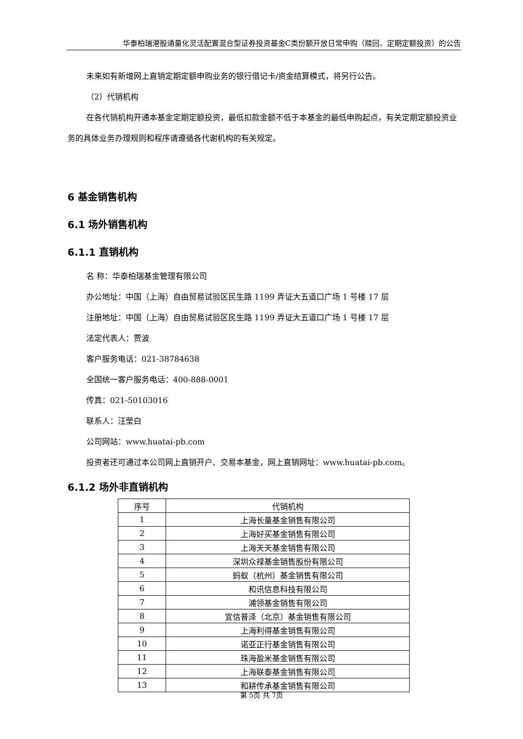华泰柏瑞港股通量化灵活配置混合型证券投资基金C类份额开放日常申购（赎回、定期定额投资）的公告
未来如有新增网上直销定期定额申购业务的银行借记卡/资金结算模式，将另行公告。
（2）代销机构
在各代销机构开通本基金定期定额投资，最低扣款金额不低于本基金的最低申购起点，有关定期定额投资业务的具体业务办理规则和程序请遵循各代谢机构的有关规定。
6 基金销售机构
6.1 场外销售机构
6.1.1 直销机构
名 称：华泰柏瑞基金管理有限公司
办公地址：中国（上海）自由贸易试验区民生路 1199 弄证大五道口广场 1 号楼 17 层
注册地址：中国（上海）自由贸易试验区民生路 1199 弄证大五道口广场 1 号楼 17 层
法定代表人：贾波
客户服务电话：021-38784638
全国统一客户服务电话：400-888-0001
传真：021-50103016
联系人：汪莹白
公司网站：www.huatai-pb.com
投资者还可通过本公司网上直销开户、交易本基金，网上直销网址：www.huatai-pb.com。
6.1.2 场外非直销机构
| 序号 | 代销机构 |
| --- | --- |
| 1 | 上海长量基金销售有限公司 |
| 2 | 上海好买基金销售有限公司 |
| 3 | 上海天天基金销售有限公司 |
| 4 | 深圳众禄基金销售股份有限公司 |
| 5 | 蚂蚁（杭州）基金销售有限公司 |
| 6 | 和讯信息科技有限公司 |
| 7 | 浦领基金销售有限公司 |
| 8 | 宜信普泽（北京）基金销售有限公司 |
| 9 | 上海利得基金销售有限公司 |
| 10 | 诺亚正行基金销售有限公司 |
| 11 | 珠海盈米基金销售有限公司 |
| 12 | 上海联泰基金销售有限公司 |
| 13 | 和耕传承基金销售有限公司 |
第 5页 共 7页